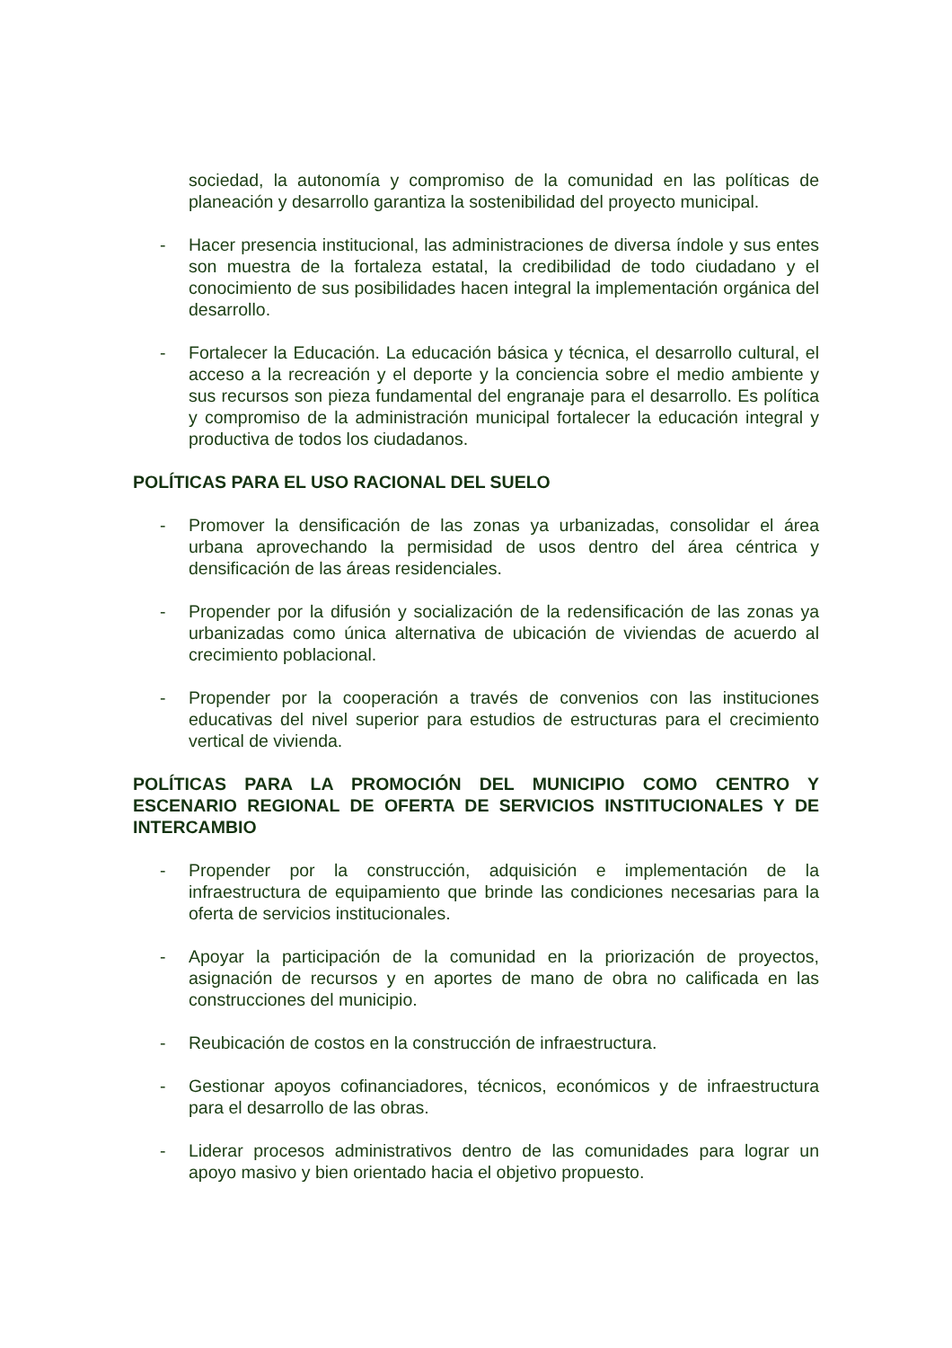sociedad, la autonomía y compromiso de la comunidad en las políticas de planeación y desarrollo garantiza la sostenibilidad del proyecto municipal.
- Hacer presencia institucional, las administraciones de diversa índole y sus entes son muestra de la fortaleza estatal, la credibilidad de todo ciudadano y el conocimiento de sus posibilidades hacen integral la implementación orgánica del desarrollo.
- Fortalecer la Educación. La educación básica y técnica, el desarrollo cultural, el acceso a la recreación y el deporte y la conciencia sobre el medio ambiente y sus recursos son pieza fundamental del engranaje para el desarrollo. Es política y compromiso de la administración municipal fortalecer la educación integral y productiva de todos los ciudadanos.
POLÍTICAS PARA EL USO RACIONAL DEL SUELO
- Promover la densificación de las zonas ya urbanizadas, consolidar el área urbana aprovechando la permisidad de usos dentro del área céntrica y densificación de las áreas residenciales.
- Propender por la difusión y socialización de la redensificación de las zonas ya urbanizadas como única alternativa de ubicación de viviendas de acuerdo al crecimiento poblacional.
- Propender por la cooperación a través de convenios con las instituciones educativas del nivel superior para estudios de estructuras para el crecimiento vertical de vivienda.
POLÍTICAS PARA LA PROMOCIÓN DEL MUNICIPIO COMO CENTRO Y ESCENARIO REGIONAL DE OFERTA DE SERVICIOS INSTITUCIONALES Y DE INTERCAMBIO
- Propender por la construcción, adquisición e implementación de la infraestructura de equipamiento que brinde las condiciones necesarias para la oferta de servicios institucionales.
- Apoyar la participación de la comunidad en la priorización de proyectos, asignación de recursos y en aportes de mano de obra no calificada en las construcciones del municipio.
- Reubicación de costos en la construcción de infraestructura.
- Gestionar apoyos cofinanciadores, técnicos, económicos y de infraestructura para el desarrollo de las obras.
- Liderar procesos administrativos dentro de las comunidades para lograr un apoyo masivo y bien orientado hacia el objetivo propuesto.